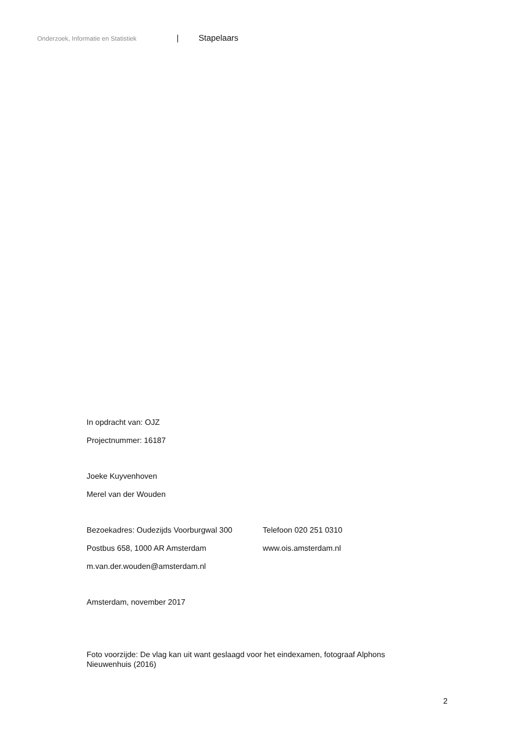Onderzoek, Informatie en Statistiek | Stapelaars
In opdracht van: OJZ
Projectnummer: 16187
Joeke Kuyvenhoven
Merel van der Wouden
Bezoekadres: Oudezijds Voorburgwal 300 Telefoon 020 251 0310
Postbus 658, 1000 AR Amsterdam www.ois.amsterdam.nl
m.van.der.wouden@amsterdam.nl
Amsterdam, november 2017
Foto voorzijde: De vlag kan uit want geslaagd voor het eindexamen, fotograaf Alphons Nieuwenhuis (2016)
2